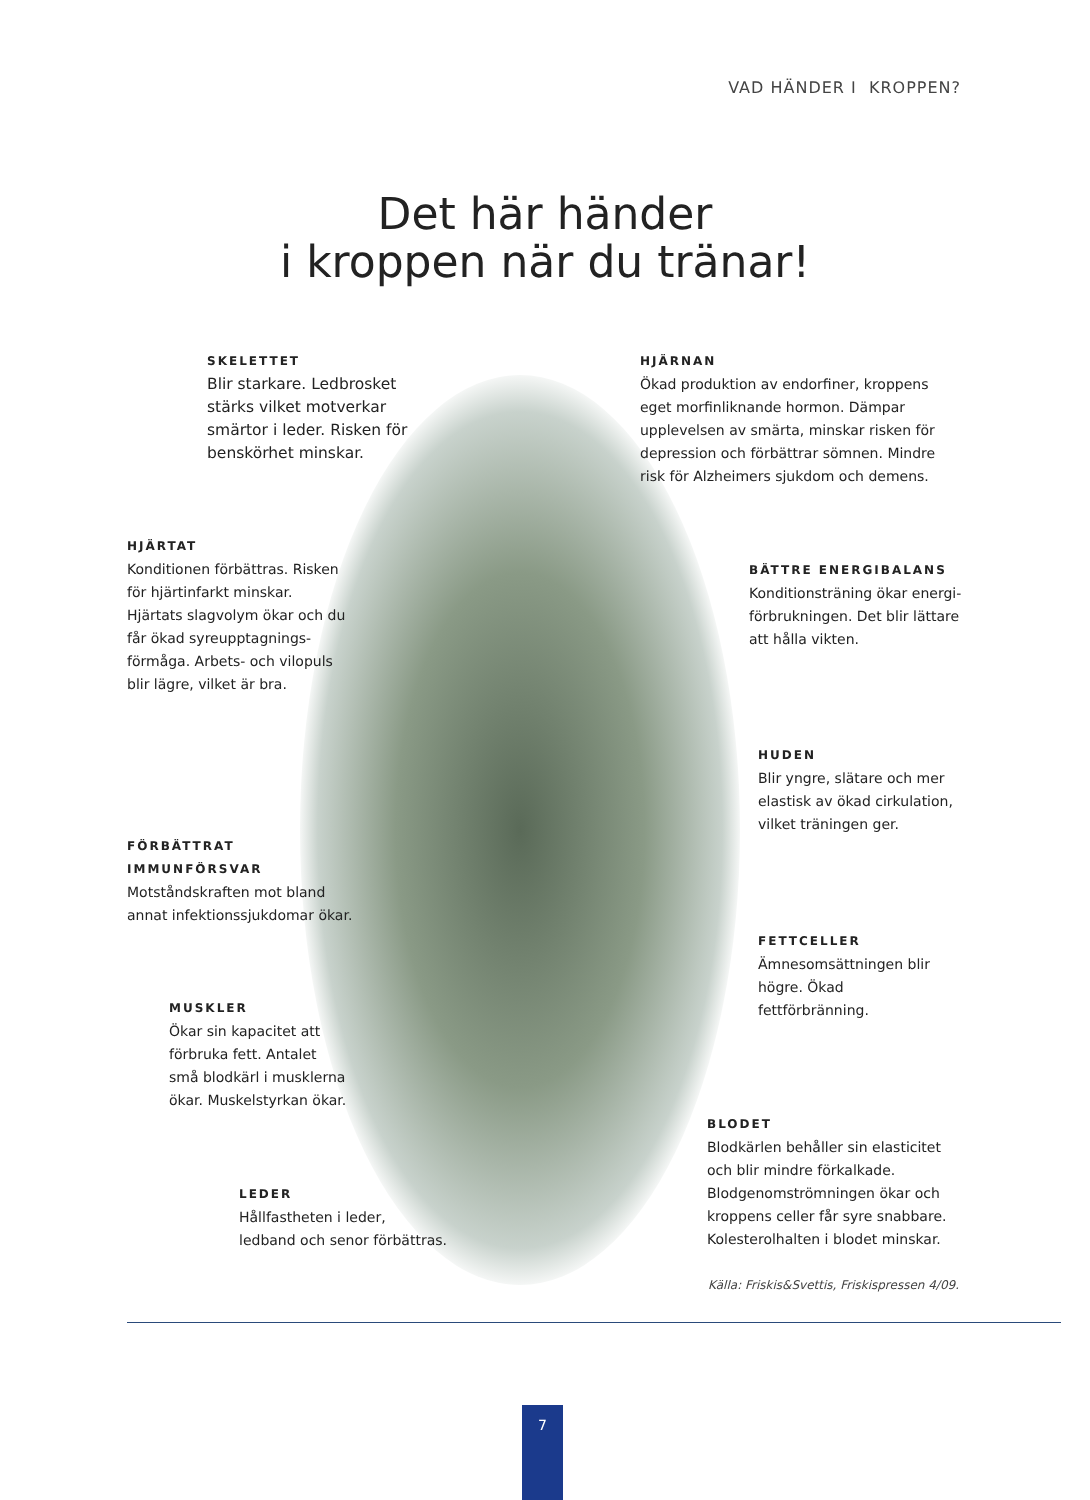VAD HÄNDER I KROPPEN?
Det här händer
i kroppen när du tränar!
SKELETTET
Blir starkare. Ledbrosket stärks vilket motverkar smärtor i leder. Risken för benskörhet minskar.
HJÄRNAN
Ökad produktion av endorfiner, kroppens eget morfinliknande hormon. Dämpar upplevelsen av smärta, minskar risken för depression och förbättrar sömnen. Mindre risk för Alzheimers sjukdom och demens.
HJÄRTAT
Konditionen förbättras. Risken för hjärtinfarkt minskar. Hjärtats slagvolym ökar och du får ökad syreupptagnings-förmåga. Arbets- och vilopuls blir lägre, vilket är bra.
BÄTTRE ENERGIBALANS
Konditionsträning ökar energi-förbrukningen. Det blir lättare att hålla vikten.
HUDEN
Blir yngre, slätare och mer elastisk av ökad cirkulation, vilket träningen ger.
FÖRBÄTTRAT
IMMUNFÖRSVAR
Motståndskraften mot bland annat infektionssjukdomar ökar.
FETTCELLER
Ämnesomsättningen blir högre. Ökad fettförbränning.
MUSKLER
Ökar sin kapacitet att förbruka fett. Antalet små blodkärl i musklerna ökar. Muskelstyrkan ökar.
BLODET
Blodkärlen behåller sin elasticitet och blir mindre förkalkade. Blodgenomströmningen ökar och kroppens celler får syre snabbare. Kolesterolhalten i blodet minskar.
LEDER
Hållfastheten i leder,
ledband och senor förbättras.
Källa: Friskis&Svettis, Friskispressen 4/09.
7